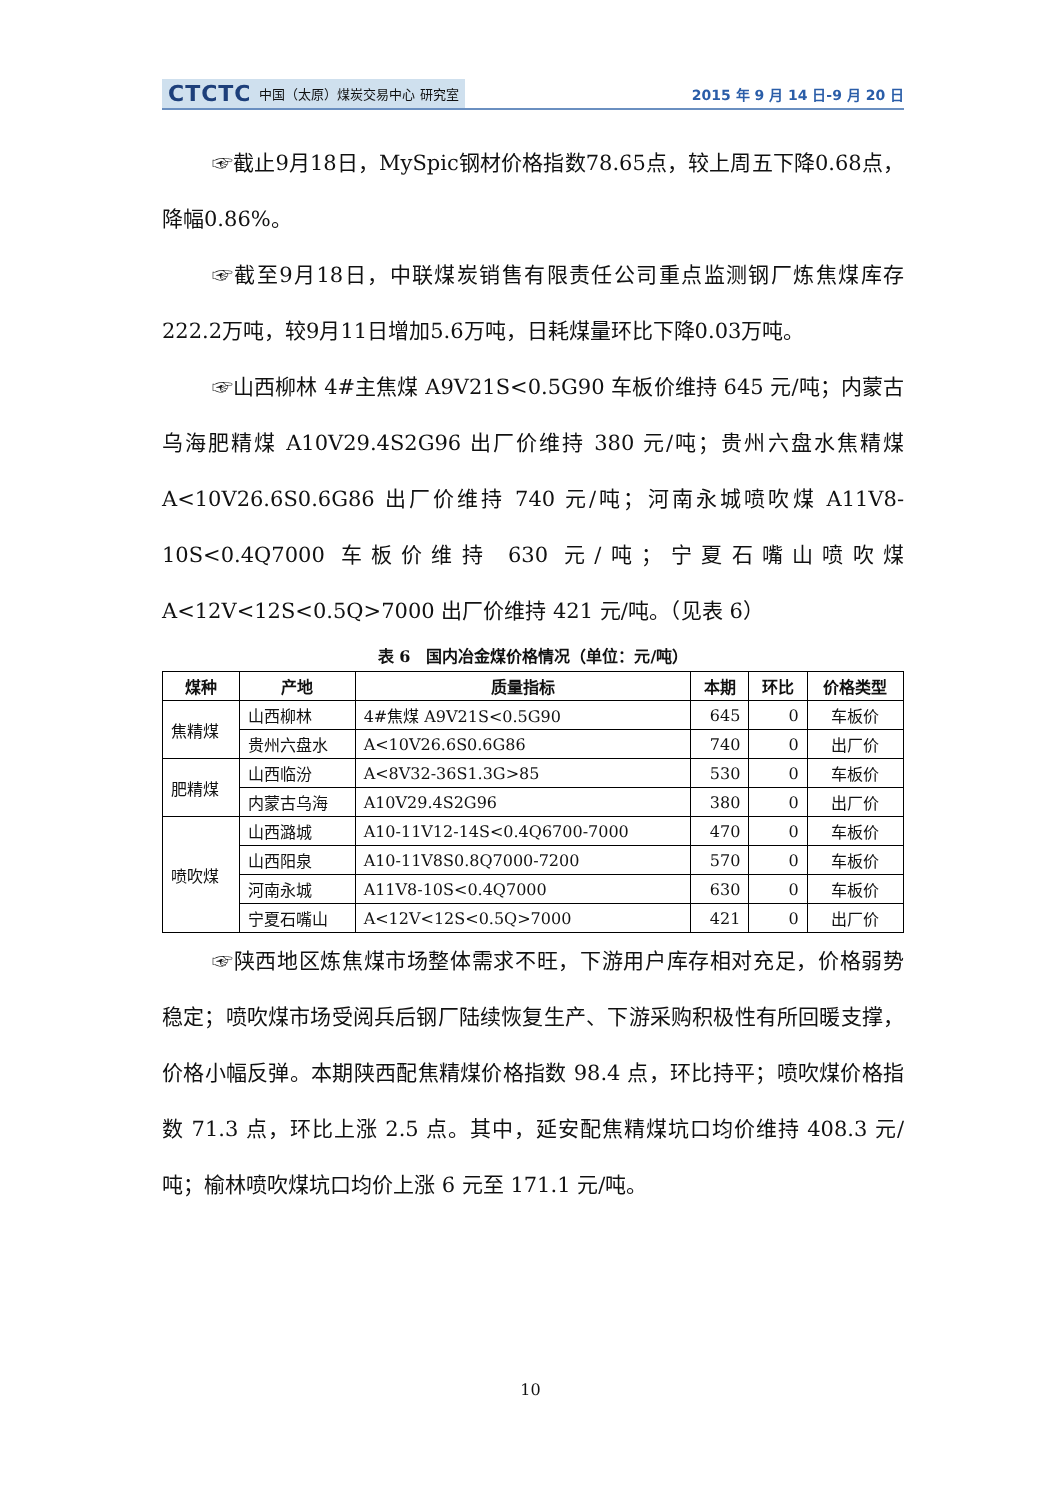CTCTC 中国（太原）煤炭交易中心 研究室
2015 年 9 月 14 日-9 月 20 日
☞截止9月18日，MySpic钢材价格指数78.65点，较上周五下降0.68点，降幅0.86%。
☞截至9月18日，中联煤炭销售有限责任公司重点监测钢厂炼焦煤库存222.2万吨，较9月11日增加5.6万吨，日耗煤量环比下降0.03万吨。
☞山西柳林 4#主焦煤 A9V21S<0.5G90 车板价维持 645 元/吨；内蒙古乌海肥精煤 A10V29.4S2G96 出厂价维持 380 元/吨；贵州六盘水焦精煤 A<10V26.6S0.6G86 出厂价维持 740 元/吨；河南永城喷吹煤 A11V8-10S<0.4Q7000 车板价维持 630 元/吨；宁夏石嘴山喷吹煤 A<12V<12S<0.5Q>7000 出厂价维持 421 元/吨。（见表 6）
表 6　国内冶金煤价格情况（单位：元/吨）
| 煤种 | 产地 | 质量指标 | 本期 | 环比 | 价格类型 |
| --- | --- | --- | --- | --- | --- |
| 焦精煤 | 山西柳林 | 4#焦煤 A9V21S<0.5G90 | 645 | 0 | 车板价 |
| | 贵州六盘水 | A<10V26.6S0.6G86 | 740 | 0 | 出厂价 |
| 肥精煤 | 山西临汾 | A<8V32-36S1.3G>85 | 530 | 0 | 车板价 |
| | 内蒙古乌海 | A10V29.4S2G96 | 380 | 0 | 出厂价 |
| 喷吹煤 | 山西潞城 | A10-11V12-14S<0.4Q6700-7000 | 470 | 0 | 车板价 |
| | 山西阳泉 | A10-11V8S0.8Q7000-7200 | 570 | 0 | 车板价 |
| | 河南永城 | A11V8-10S<0.4Q7000 | 630 | 0 | 车板价 |
| | 宁夏石嘴山 | A<12V<12S<0.5Q>7000 | 421 | 0 | 出厂价 |
☞陕西地区炼焦煤市场整体需求不旺，下游用户库存相对充足，价格弱势稳定；喷吹煤市场受阅兵后钢厂陆续恢复生产、下游采购积极性有所回暖支撑，价格小幅反弹。本期陕西配焦精煤价格指数 98.4 点，环比持平；喷吹煤价格指数 71.3 点，环比上涨 2.5 点。其中，延安配焦精煤坑口均价维持 408.3 元/吨；榆林喷吹煤坑口均价上涨 6 元至 171.1 元/吨。
10